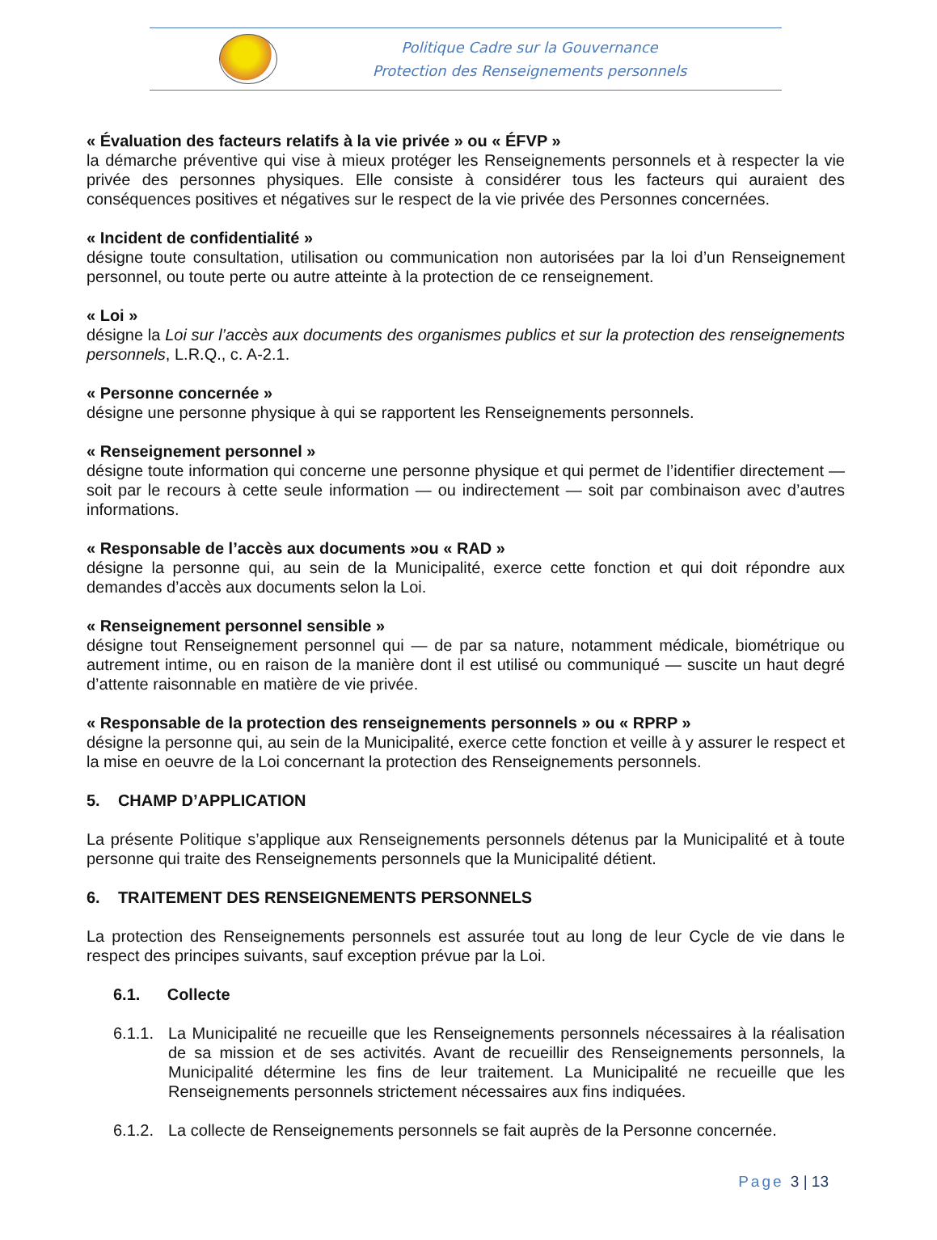Politique Cadre sur la Gouvernance
Protection des Renseignements personnels
« Évaluation des facteurs relatifs à la vie privée » ou « ÉFVP »
la démarche préventive qui vise à mieux protéger les Renseignements personnels et à respecter la vie privée des personnes physiques. Elle consiste à considérer tous les facteurs qui auraient des conséquences positives et négatives sur le respect de la vie privée des Personnes concernées.
« Incident de confidentialité »
désigne toute consultation, utilisation ou communication non autorisées par la loi d’un Renseignement personnel, ou toute perte ou autre atteinte à la protection de ce renseignement.
« Loi »
désigne la Loi sur l’accès aux documents des organismes publics et sur la protection des renseignements personnels, L.R.Q., c. A-2.1.
« Personne concernée »
désigne une personne physique à qui se rapportent les Renseignements personnels.
« Renseignement personnel »
désigne toute information qui concerne une personne physique et qui permet de l’identifier directement — soit par le recours à cette seule information — ou indirectement — soit par combinaison avec d’autres informations.
« Responsable de l’accès aux documents »ou « RAD »
désigne la personne qui, au sein de la Municipalité, exerce cette fonction et qui doit répondre aux demandes d’accès aux documents selon la Loi.
« Renseignement personnel sensible »
désigne tout Renseignement personnel qui — de par sa nature, notamment médicale, biométrique ou autrement intime, ou en raison de la manière dont il est utilisé ou communiqué — suscite un haut degré d’attente raisonnable en matière de vie privée.
« Responsable de la protection des renseignements personnels » ou « RPRP »
désigne la personne qui, au sein de la Municipalité, exerce cette fonction et veille à y assurer le respect et la mise en oeuvre de la Loi concernant la protection des Renseignements personnels.
5. CHAMP D’APPLICATION
La présente Politique s’applique aux Renseignements personnels détenus par la Municipalité et à toute personne qui traite des Renseignements personnels que la Municipalité détient.
6. TRAITEMENT DES RENSEIGNEMENTS PERSONNELS
La protection des Renseignements personnels est assurée tout au long de leur Cycle de vie dans le respect des principes suivants, sauf exception prévue par la Loi.
6.1. Collecte
6.1.1. La Municipalité ne recueille que les Renseignements personnels nécessaires à la réalisation de sa mission et de ses activités. Avant de recueillir des Renseignements personnels, la Municipalité détermine les fins de leur traitement. La Municipalité ne recueille que les Renseignements personnels strictement nécessaires aux fins indiquées.
6.1.2. La collecte de Renseignements personnels se fait auprès de la Personne concernée.
Page 3 | 13